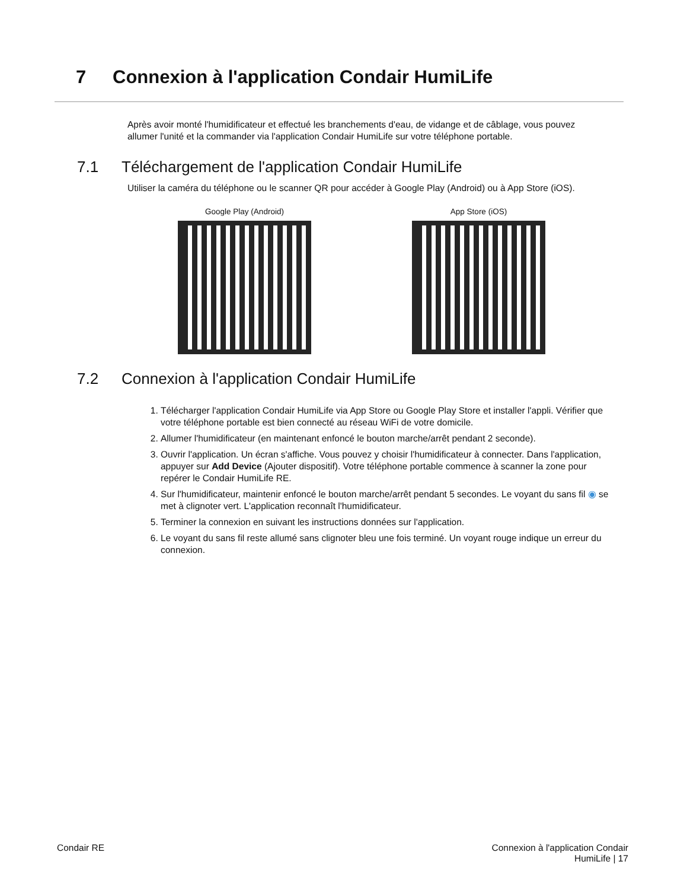7 Connexion à l'application Condair HumiLife
Après avoir monté l'humidificateur et effectué les branchements d'eau, de vidange et de câblage, vous pouvez allumer l'unité et la commander via l'application Condair HumiLife sur votre téléphone portable.
7.1 Téléchargement de l'application Condair HumiLife
Utiliser la caméra du téléphone ou le scanner QR pour accéder à Google Play (Android) ou à App Store (iOS).
Google Play (Android) App Store (iOS)
7.2 Connexion à l'application Condair HumiLife
1. Télécharger l'application Condair HumiLife via App Store ou Google Play Store et installer l'appli. Vérifier que votre téléphone portable est bien connecté au réseau WiFi de votre domicile.
2. Allumer l'humidificateur (en maintenant enfoncé le bouton marche/arrêt pendant 2 seconde).
3. Ouvrir l'application. Un écran s'affiche. Vous pouvez y choisir l'humidificateur à connecter. Dans l'application, appuyer sur Add Device (Ajouter dispositif). Votre téléphone portable commence à scanner la zone pour repérer le Condair HumiLife RE.
4. Sur l'humidificateur, maintenir enfoncé le bouton marche/arrêt pendant 5 secondes. Le voyant du sans fil ◉ se met à clignoter vert. L'application reconnaît l'humidificateur.
5. Terminer la connexion en suivant les instructions données sur l'application.
6. Le voyant du sans fil reste allumé sans clignoter bleu une fois terminé. Un voyant rouge indique un erreur du connexion.
Condair RE Connexion à l'application Condair
HumiLife | 17